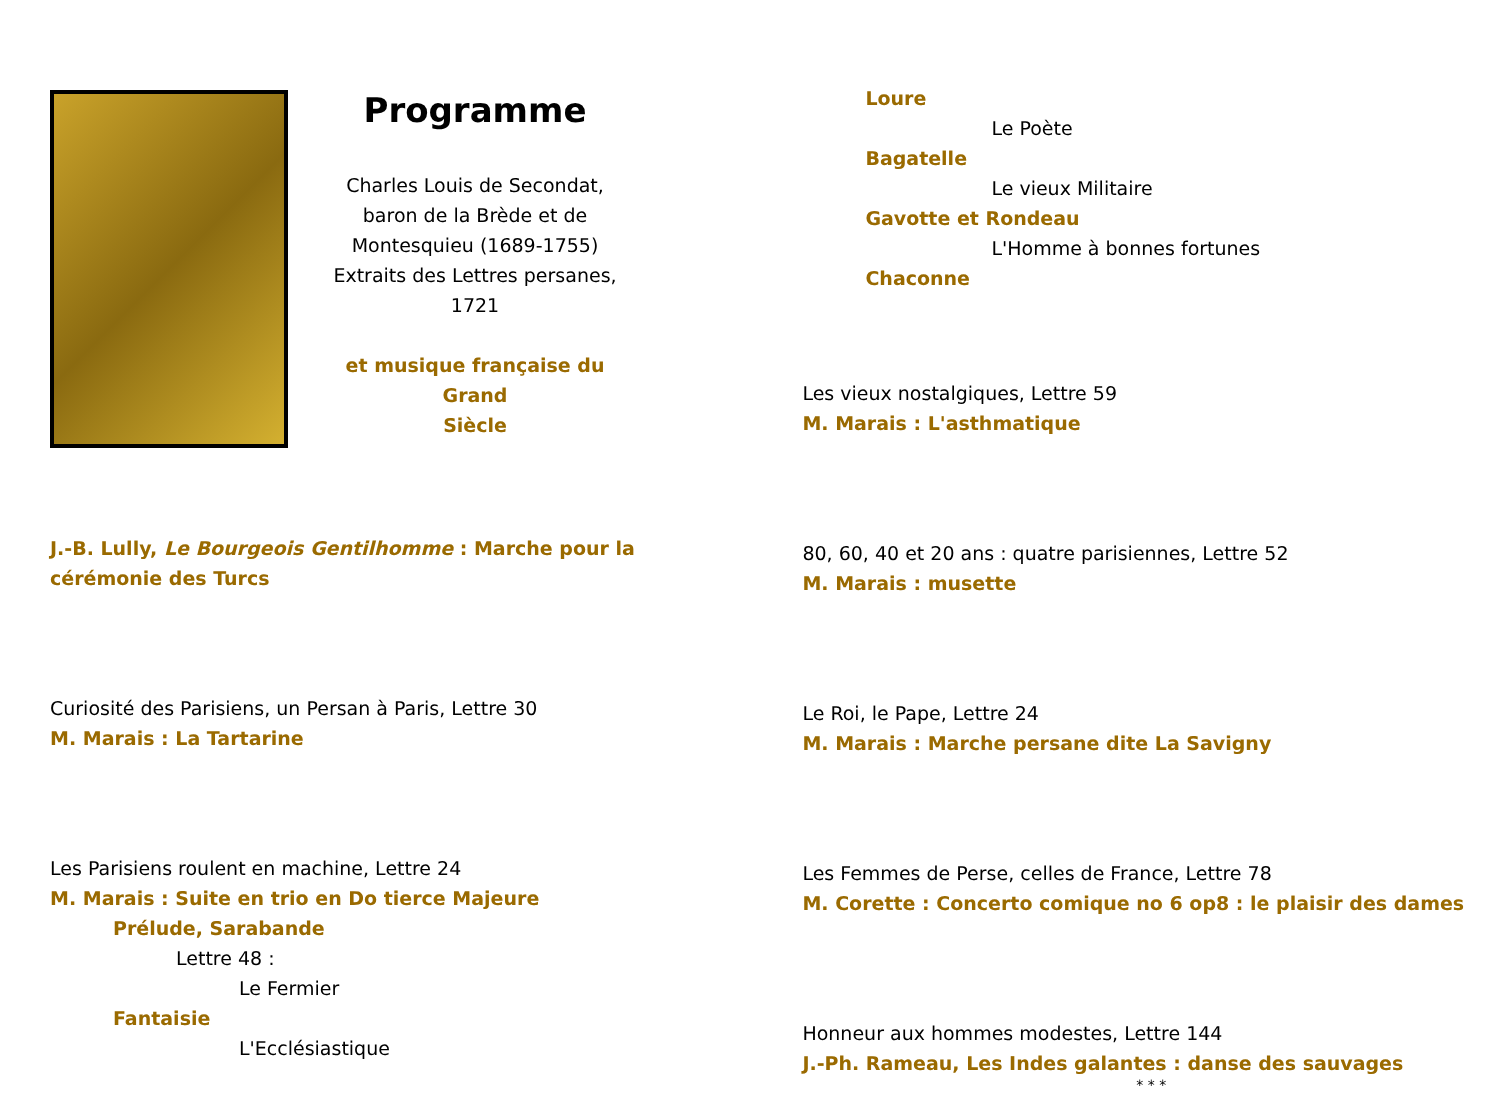Programme
Charles Louis de Secondat,
baron de la Brède et de
Montesquieu (1689-1755)
Extraits des Lettres persanes, 1721
et musique française du Grand
Siècle
J.-B. Lully, Le Bourgeois Gentilhomme : Marche pour la
cérémonie des Turcs
Curiosité des Parisiens, un Persan à Paris, Lettre 30
M. Marais : La Tartarine
Les Parisiens roulent en machine, Lettre 24
M. Marais : Suite en trio en Do tierce Majeure
Prélude, Sarabande
Lettre 48 :
Le Fermier
Fantaisie
L'Ecclésiastique
Loure
Le Poète
Bagatelle
Le vieux Militaire
Gavotte et Rondeau
L'Homme à bonnes fortunes
Chaconne
Les vieux nostalgiques, Lettre 59
M. Marais : L'asthmatique
80, 60, 40 et 20 ans : quatre parisiennes, Lettre 52
M. Marais : musette
Le Roi, le Pape, Lettre 24
M. Marais : Marche persane dite La Savigny
Les Femmes de Perse, celles de France, Lettre 78
M. Corette : Concerto comique no 6 op8 : le plaisir des dames
Honneur aux hommes modestes, Lettre 144
J.-Ph. Rameau, Les Indes galantes : danse des sauvages
* * *